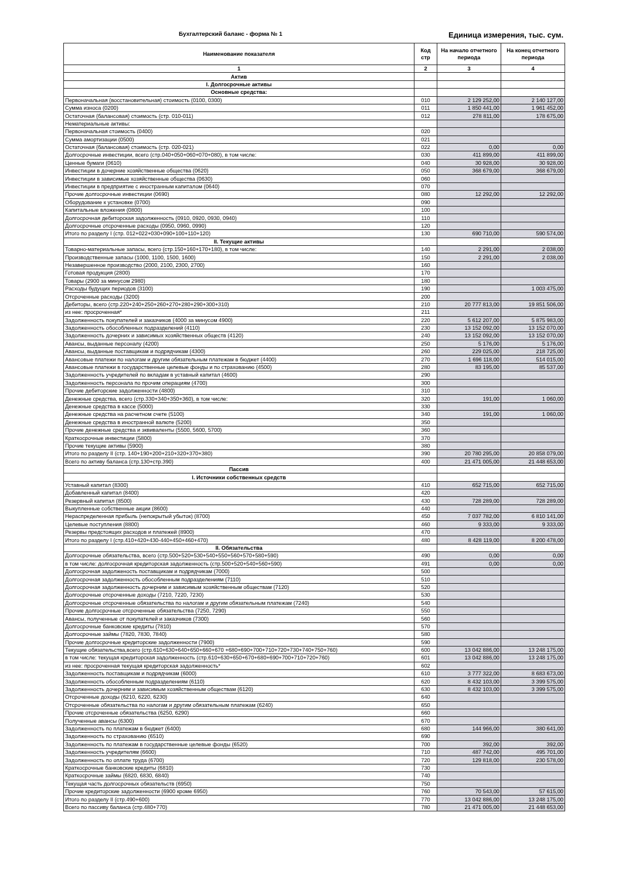Бухгалтерский баланс - форма № 1 Единица измерения, тыс. сум.
| Наименование показателя | Код стр | На начало отчетного периода | На конец отчетного периода |
| --- | --- | --- | --- |
| 1 | 2 | 3 | 4 |
| Актив | | | |
| I. Долгосрочные активы | | | |
| Основные средства: | | | |
| Первоначальная (восстановительная) стоимость (0100, 0300) | 010 | 2 129 252,00 | 2 140 127,00 |
| Сумма износа (0200) | 011 | 1 850 441,00 | 1 961 452,00 |
| Остаточная (балансовая) стоимость (стр. 010-011) | 012 | 278 811,00 | 178 675,00 |
| Нематериальные активы: | | | |
| Первоначальная стоимость (0400) | 020 | | |
| Сумма амортизации (0500) | 021 | | |
| Остаточная (балансовая) стоимость (стр. 020-021) | 022 | 0,00 | 0,00 |
| Долгосрочные инвестиции, всего (стр.040+050+060+070+080), в том числе: | 030 | 411 899,00 | 411 899,00 |
| Ценные бумаги (0610) | 040 | 30 928,00 | 30 928,00 |
| Инвестиции в дочерние хозяйственные общества (0620) | 050 | 368 679,00 | 368 679,00 |
| Инвестиции в зависимые хозяйственные общества (0630) | 060 | | |
| Инвестиции в предприятие с иностранным капиталом (0640) | 070 | | |
| Прочие долгосрочные инвестиции (0690) | 080 | 12 292,00 | 12 292,00 |
| Оборудование к установке (0700) | 090 | | |
| Капитальные вложения (0800) | 100 | | |
| Долгосрочная дебиторская задолженность (0910, 0920, 0930, 0940) | 110 | | |
| Долгосрочные отсроченные расходы (0950, 0960, 0990) | 120 | | |
| Итого по разделу I (стр. 012+022+030+090+100+110+120) | 130 | 690 710,00 | 590 574,00 |
| II. Текущие активы | | | |
| Товарно-материальные запасы, всего (стр.150+160+170+180), в том числе: | 140 | 2 291,00 | 2 038,00 |
| Производственные запасы (1000, 1100, 1500, 1600) | 150 | 2 291,00 | 2 038,00 |
| Незавершенное производство (2000, 2100, 2300, 2700) | 160 | | |
| Готовая продукция (2800) | 170 | | |
| Товары (2900 за минусом 2980) | 180 | | |
| Расходы будущих периодов (3100) | 190 | | 1 003 475,00 |
| Отсроченные расходы (3200) | 200 | | |
| Дебиторы, всего (стр.220+240+250+260+270+280+290+300+310) | 210 | 20 777 813,00 | 19 851 506,00 |
| из нее: просроченная* | 211 | | |
| Задолженность покупателей и заказчиков (4000 за минусом 4900) | 220 | 5 612 207,00 | 5 875 983,00 |
| Задолженность обособленных подразделений (4110) | 230 | 13 152 092,00 | 13 152 070,00 |
| Задолженность дочерних и зависимых хозяйственных обществ (4120) | 240 | 13 152 092,00 | 13 152 070,00 |
| Авансы, выданные персоналу (4200) | 250 | 5 176,00 | 5 176,00 |
| Авансы, выданные поставщикам и подрядчикам (4300) | 260 | 229 025,00 | 218 725,00 |
| Авансовые платежи по налогам и другим обязательным платежам в бюджет (4400) | 270 | 1 696 118,00 | 514 015,00 |
| Авансовые платежи в государственные целевые фонды и по страхованию (4500) | 280 | 83 195,00 | 85 537,00 |
| Задолженность учредителей по вкладам в уставный капитал (4600) | 290 | | |
| Задолженность персонала по прочим операциям (4700) | 300 | | |
| Прочие дебиторские задолженности (4800) | 310 | | |
| Денежные средства, всего (стр.330+340+350+360), в том числе: | 320 | 191,00 | 1 060,00 |
| Денежные средства в кассе (5000) | 330 | | |
| Денежные средства на расчетном счете (5100) | 340 | 191,00 | 1 060,00 |
| Денежные средства в иностранной валюте (5200) | 350 | | |
| Прочие денежные средства и эквиваленты (5500, 5600, 5700) | 360 | | |
| Краткосрочные инвестиции (5800) | 370 | | |
| Прочие текущие активы (5900) | 380 | | |
| Итого по разделу II (стр. 140+190+200+210+320+370+380) | 390 | 20 780 295,00 | 20 858 079,00 |
| Всего по активу баланса (стр.130+стр.390) | 400 | 21 471 005,00 | 21 448 653,00 |
| Пассив | | | |
| I. Источники собственных средств | | | |
| Уставный капитал (8300) | 410 | 652 715,00 | 652 715,00 |
| Добавленный капитал (8400) | 420 | | |
| Резервный капитал (8500) | 430 | 728 289,00 | 728 289,00 |
| Выкупленные собственные акции (8600) | 440 | | |
| Нераспределенная прибыль (непокрытый убыток) (8700) | 450 | 7 037 782,00 | 6 810 141,00 |
| Целевые поступления (8800) | 460 | 9 333,00 | 9 333,00 |
| Резервы предстоящих расходов и платежей (8900) | 470 | | |
| Итого по разделу I (стр.410+420+430-440+450+460+470) | 480 | 8 428 119,00 | 8 200 478,00 |
| II. Обязательства | | | |
| Долгосрочные обязательства, всего (стр.500+520+530+540+550+560+570+580+590) | 490 | 0,00 | 0,00 |
| в том числе: долгосрочная кредиторская задолженность (стр.500+520+540+560+590) | 491 | 0,00 | 0,00 |
| Долгосрочная задолженость поставщикам и подрядчикам (7000) | 500 | | |
| Долгосрочная задолженность обособленным подразделениям (7110) | 510 | | |
| Долгосрочная задолженность дочерним и зависимым хозяйственным обществам (7120) | 520 | | |
| Долгосрочные отсроченные доходы (7210, 7220, 7230) | 530 | | |
| Долгосрочные отсроченные обязательства по налогам и другим обязательным платежам (7240) | 540 | | |
| Прочие долгосрочные отсроченные обязательства (7250, 7290) | 550 | | |
| Авансы, полученные от покупателей и заказчиков (7300) | 560 | | |
| Долгосрочные банковские кредиты (7810) | 570 | | |
| Долгосрочные займы (7820, 7830, 7840) | 580 | | |
| Прочие долгосрочные кредиторские задолженности (7900) | 590 | | |
| Текущие обязательства,всего (стр.610+630+640+650+660+670 +680+690+700+710+720+730+740+750+760) | 600 | 13 042 886,00 | 13 248 175,00 |
| в том числе: текущая кредиторская задолженность (стр.610+630+650+670+680+690+700+710+720+760) | 601 | 13 042 886,00 | 13 248 175,00 |
| из нее: просроченная текущая кредиторская задолженность* | 602 | | |
| Задолженность поставщикам и подрядчикам (6000) | 610 | 3 777 322,00 | 8 683 673,00 |
| Задолженность обособленным подразделениям (6110) | 620 | 8 432 103,00 | 3 399 575,00 |
| Задолженность дочерним и зависимым хозяйственным обществам (6120) | 630 | 8 432 103,00 | 3 399 575,00 |
| Отсроченные доходы (6210, 6220, 6230) | 640 | | |
| Отсроченные обязательства по налогам и другим обязательным платежам (6240) | 650 | | |
| Прочие отсроченные обязательства (6250, 6290) | 660 | | |
| Полученные авансы (6300) | 670 | | |
| Задолженность по платежам в бюджет (6400) | 680 | 144 966,00 | 380 641,00 |
| Задолженность по страхованию (6510) | 690 | | |
| Задолженность по платежам в государственные целевые фонды (6520) | 700 | 392,00 | 392,00 |
| Задолженность учредителям (6600) | 710 | 487 742,00 | 495 701,00 |
| Задолженность по оплате труда (6700) | 720 | 129 818,00 | 230 578,00 |
| Краткосрочные банковские кредиты (6810) | 730 | | |
| Краткосрочные займы (6820, 6830, 6840) | 740 | | |
| Текущая часть долгосрочных обязательств (6950) | 750 | | |
| Прочие кредиторские задолженности (6900 кроме 6950) | 760 | 70 543,00 | 57 615,00 |
| Итого по разделу II (стр.490+600) | 770 | 13 042 886,00 | 13 248 175,00 |
| Всего по пассиву баланса (стр.480+770) | 780 | 21 471 005,00 | 21 448 653,00 |